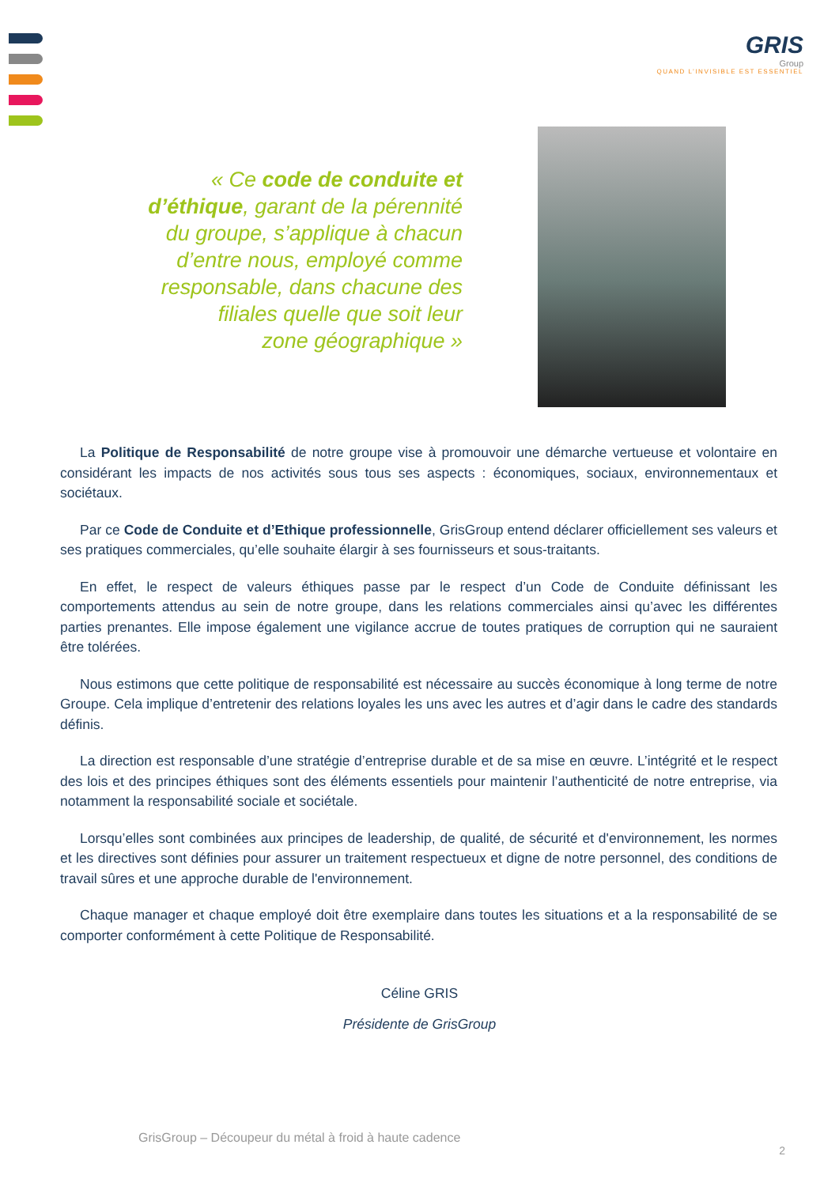GRIS
Group
QUAND L’INVISIBLE EST ESSENTIEL
« Ce code de conduite et
d’éthique, garant de la pérennité
du groupe, s’applique à chacun
d’entre nous, employé comme
responsable, dans chacune des
filiales quelle que soit leur
zone géographique »
La Politique de Responsabilité de notre groupe vise à promouvoir une démarche vertueuse et volontaire en considérant les impacts de nos activités sous tous ses aspects : économiques, sociaux, environnementaux et sociétaux.
Par ce Code de Conduite et d’Ethique professionnelle, GrisGroup entend déclarer officiellement ses valeurs et ses pratiques commerciales, qu’elle souhaite élargir à ses fournisseurs et sous-traitants.
En effet, le respect de valeurs éthiques passe par le respect d’un Code de Conduite définissant les comportements attendus au sein de notre groupe, dans les relations commerciales ainsi qu’avec les différentes parties prenantes. Elle impose également une vigilance accrue de toutes pratiques de corruption qui ne sauraient être tolérées.
Nous estimons que cette politique de responsabilité est nécessaire au succès économique à long terme de notre Groupe. Cela implique d’entretenir des relations loyales les uns avec les autres et d’agir dans le cadre des standards définis.
La direction est responsable d’une stratégie d’entreprise durable et de sa mise en œuvre. L’intégrité et le respect des lois et des principes éthiques sont des éléments essentiels pour maintenir l’authenticité de notre entreprise, via notamment la responsabilité sociale et sociétale.
Lorsqu’elles sont combinées aux principes de leadership, de qualité, de sécurité et d'environnement, les normes et les directives sont définies pour assurer un traitement respectueux et digne de notre personnel, des conditions de travail sûres et une approche durable de l'environnement.
Chaque manager et chaque employé doit être exemplaire dans toutes les situations et a la responsabilité de se comporter conformément à cette Politique de Responsabilité.
Céline GRIS
Présidente de GrisGroup
GrisGroup – Découpeur du métal à froid à haute cadence
2